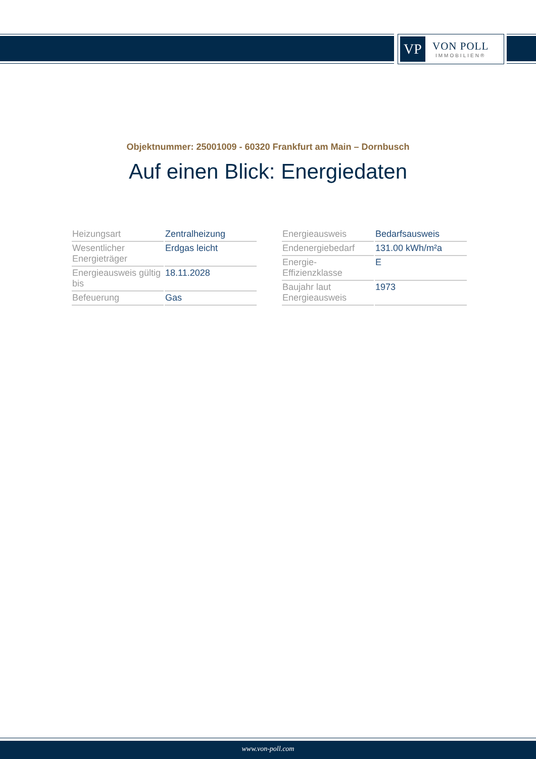VP
VON POLL
IMMOBILIEN®
Objektnummer: 25001009 - 60320 Frankfurt am Main – Dornbusch
Auf einen Blick: Energiedaten
| Heizungsart | Zentralheizung |
| Wesentlicher Energieträger | Erdgas leicht |
| Energieausweis gültig bis | 18.11.2028 |
| Befeuerung | Gas |
| Energieausweis | Bedarfsausweis |
| Endenergiebedarf | 131.00 kWh/m²a |
| Energie-Effizienzklasse | E |
| Baujahr laut Energieausweis | 1973 |
www.von-poll.com